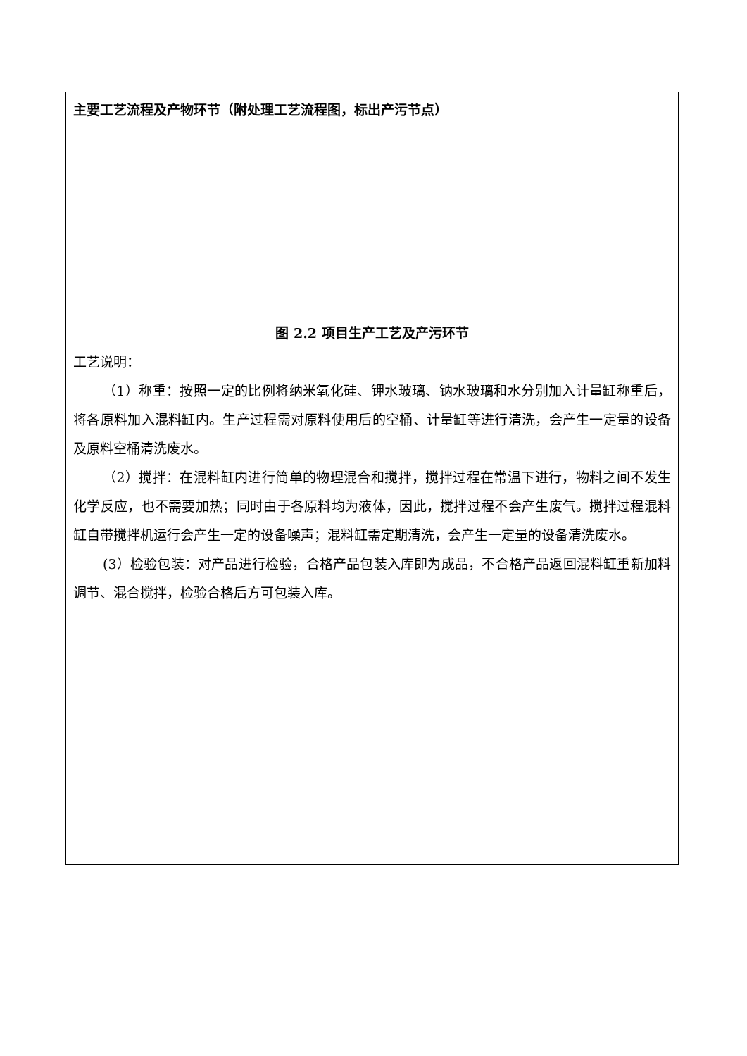主要工艺流程及产物环节（附处理工艺流程图，标出产污节点）
图 2.2 项目生产工艺及产污环节
工艺说明：
（1）称重：按照一定的比例将纳米氧化硅、钾水玻璃、钠水玻璃和水分别加入计量缸称重后，将各原料加入混料缸内。生产过程需对原料使用后的空桶、计量缸等进行清洗，会产生一定量的设备及原料空桶清洗废水。
（2）搅拌：在混料缸内进行简单的物理混合和搅拌，搅拌过程在常温下进行，物料之间不发生化学反应，也不需要加热；同时由于各原料均为液体，因此，搅拌过程不会产生废气。搅拌过程混料缸自带搅拌机运行会产生一定的设备噪声；混料缸需定期清洗，会产生一定量的设备清洗废水。
(3）检验包装：对产品进行检验，合格产品包装入库即为成品，不合格产品返回混料缸重新加料调节、混合搅拌，检验合格后方可包装入库。